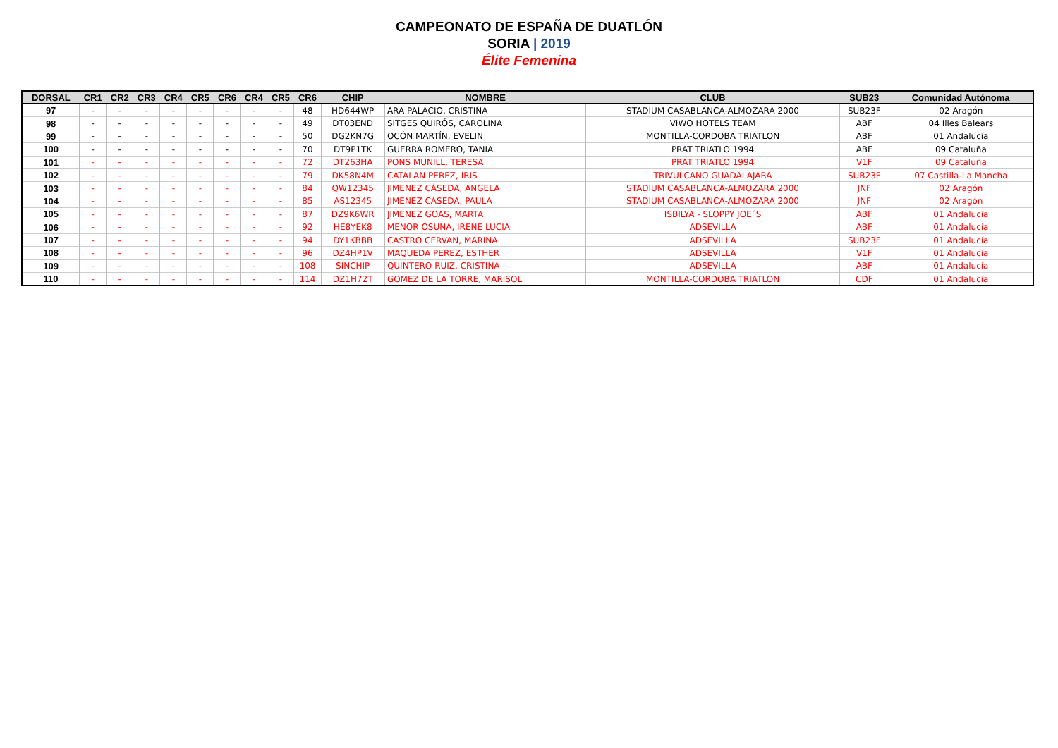CAMPEONATO DE ESPAÑA DE DUATLÓN
SORIA | 2019
Élite Femenina
| DORSAL | CR1 | CR2 | CR3 | CR4 | CR5 | CR6 | CR4 | CR5 | CR6 | CHIP | NOMBRE | CLUB | SUB23 | Comunidad Autónoma |
| --- | --- | --- | --- | --- | --- | --- | --- | --- | --- | --- | --- | --- | --- | --- |
| 97 | - | - | - | - | - | - | - | - | 48 | HD644WP | ARA PALACIO, CRISTINA | STADIUM CASABLANCA-ALMOZARA 2000 | SUB23F | 02 Aragón |
| 98 | - | - | - | - | - | - | - | - | 49 | DT03END | SITGES QUIRÓS, CAROLINA | VIWO HOTELS TEAM | ABF | 04 Illes Balears |
| 99 | - | - | - | - | - | - | - | - | 50 | DG2KN7G | OCÓN MARTÍN, EVELIN | MONTILLA-CORDOBA TRIATLON | ABF | 01 Andalucía |
| 100 | - | - | - | - | - | - | - | - | 70 | DT9P1TK | GUERRA ROMERO, TANIA | PRAT TRIATLO 1994 | ABF | 09 Cataluña |
| 101 | - | - | - | - | - | - | - | - | 72 | DT263HA | PONS MUNILL, TERESA | PRAT TRIATLO 1994 | V1F | 09 Cataluña |
| 102 | - | - | - | - | - | - | - | - | 79 | DK58N4M | CATALAN PEREZ, IRIS | TRIVULCANO GUADALAJARA | SUB23F | 07 Castilla-La Mancha |
| 103 | - | - | - | - | - | - | - | - | 84 | QW12345 | JIMENEZ CÁSEDA, ANGELA | STADIUM CASABLANCA-ALMOZARA 2000 | JNF | 02 Aragón |
| 104 | - | - | - | - | - | - | - | - | 85 | AS12345 | JIMENEZ CÁSEDA, PAULA | STADIUM CASABLANCA-ALMOZARA 2000 | JNF | 02 Aragón |
| 105 | - | - | - | - | - | - | - | - | 87 | DZ9K6WR | JIMENEZ GOAS, MARTA | ISBILYA - SLOPPY JOE´S | ABF | 01 Andalucía |
| 106 | - | - | - | - | - | - | - | - | 92 | HE8YEK8 | MENOR OSUNA, IRENE LUCIA | ADSEVILLA | ABF | 01 Andalucía |
| 107 | - | - | - | - | - | - | - | - | 94 | DY1KBBB | CASTRO CERVAN, MARINA | ADSEVILLA | SUB23F | 01 Andalucía |
| 108 | - | - | - | - | - | - | - | - | 96 | DZ4HP1V | MAQUEDA PEREZ, ESTHER | ADSEVILLA | V1F | 01 Andalucía |
| 109 | - | - | - | - | - | - | - | - | 108 | SINCHIP | QUINTERO RUIZ, CRISTINA | ADSEVILLA | ABF | 01 Andalucía |
| 110 | - | - | - | - | - | - | - | - | 114 | DZ1H72T | GOMEZ DE LA TORRE, MARISOL | MONTILLA-CORDOBA TRIATLON | CDF | 01 Andalucía |